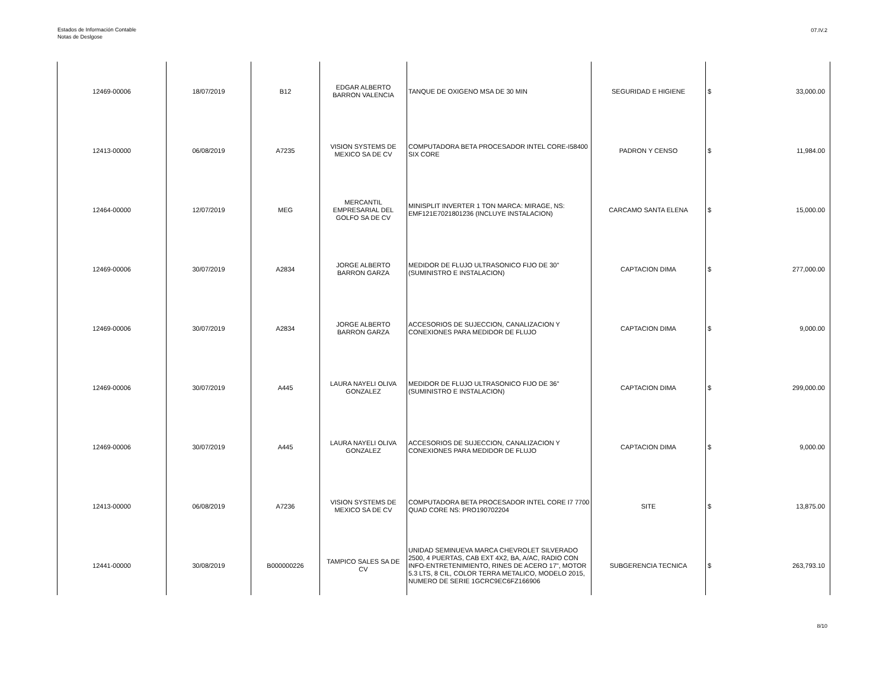Estados de Información Contable
Notas de Deslgose
07.IV.2
| 12469-00006 | 18/07/2019 | B12 | EDGAR ALBERTO BARRON VALENCIA | TANQUE DE OXIGENO MSA DE 30 MIN | SEGURIDAD E HIGIENE | $ | 33,000.00 |
| 12413-00000 | 06/08/2019 | A7235 | VISION SYSTEMS DE MEXICO SA DE CV | COMPUTADORA BETA PROCESADOR INTEL CORE-I58400 SIX CORE | PADRON Y CENSO | $ | 11,984.00 |
| 12464-00000 | 12/07/2019 | MEG | MERCANTIL EMPRESARIAL DEL GOLFO SA DE CV | MINISPLIT INVERTER 1 TON MARCA: MIRAGE, NS: EMF121E7021801236 (INCLUYE INSTALACION) | CARCAMO SANTA ELENA | $ | 15,000.00 |
| 12469-00006 | 30/07/2019 | A2834 | JORGE ALBERTO BARRON GARZA | MEDIDOR DE FLUJO ULTRASONICO FIJO DE 30" (SUMINISTRO E INSTALACION) | CAPTACION DIMA | $ | 277,000.00 |
| 12469-00006 | 30/07/2019 | A2834 | JORGE ALBERTO BARRON GARZA | ACCESORIOS DE SUJECCION, CANALIZACION Y CONEXIONES PARA MEDIDOR DE FLUJO | CAPTACION DIMA | $ | 9,000.00 |
| 12469-00006 | 30/07/2019 | A445 | LAURA NAYELI OLIVA GONZALEZ | MEDIDOR DE FLUJO ULTRASONICO FIJO DE 36" (SUMINISTRO E INSTALACION) | CAPTACION DIMA | $ | 299,000.00 |
| 12469-00006 | 30/07/2019 | A445 | LAURA NAYELI OLIVA GONZALEZ | ACCESORIOS DE SUJECCION, CANALIZACION Y CONEXIONES PARA MEDIDOR DE FLUJO | CAPTACION DIMA | $ | 9,000.00 |
| 12413-00000 | 06/08/2019 | A7236 | VISION SYSTEMS DE MEXICO SA DE CV | COMPUTADORA BETA PROCESADOR INTEL CORE I7 7700 QUAD CORE NS: PRO190702204 | SITE | $ | 13,875.00 |
| 12441-00000 | 30/08/2019 | B000000226 | TAMPICO SALES SA DE CV | UNIDAD SEMINUEVA MARCA CHEVROLET SILVERADO 2500, 4 PUERTAS, CAB EXT 4X2, BA, A/AC, RADIO CON INFO-ENTRETENIMIENTO, RINES DE ACERO 17", MOTOR 5.3 LTS, 8 CIL, COLOR TERRA METALICO, MODELO 2015, NUMERO DE SERIE 1GCRC9EC6FZ166906 | SUBGERENCIA TECNICA | $ | 263,793.10 |
8/10